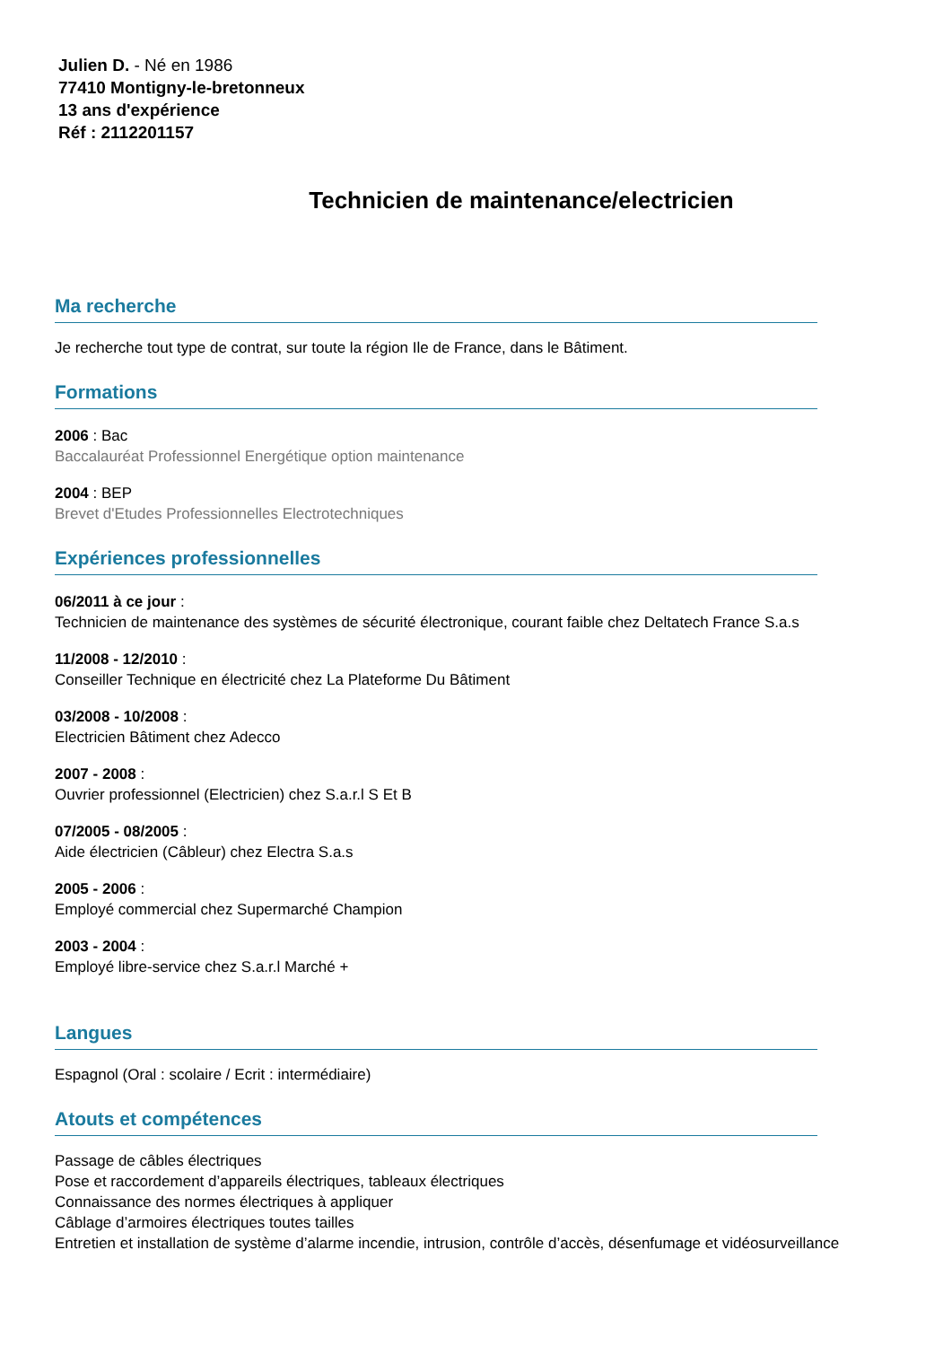Julien D. - Né en 1986
77410 Montigny-le-bretonneux
13 ans d'expérience
Réf : 2112201157
Technicien de maintenance/electricien
Ma recherche
Je recherche tout type de contrat, sur toute la région Ile de France, dans le Bâtiment.
Formations
2006 : Bac
Baccalauréat Professionnel Energétique option maintenance
2004 : BEP
Brevet d'Etudes Professionnelles Electrotechniques
Expériences professionnelles
06/2011 à ce jour :
Technicien de maintenance des systèmes de sécurité électronique, courant faible chez Deltatech France S.a.s
11/2008 - 12/2010 :
Conseiller Technique en électricité chez La Plateforme Du Bâtiment
03/2008 - 10/2008 :
Electricien Bâtiment chez Adecco
2007 - 2008 :
Ouvrier professionnel (Electricien) chez S.a.r.l S Et B
07/2005 - 08/2005 :
Aide électricien (Câbleur) chez Electra S.a.s
2005 - 2006 :
Employé commercial chez Supermarché Champion
2003 - 2004 :
Employé libre-service chez S.a.r.l Marché +
Langues
Espagnol (Oral : scolaire / Ecrit : intermédiaire)
Atouts et compétences
Passage de câbles électriques
Pose et raccordement d’appareils électriques, tableaux électriques
Connaissance des normes électriques à appliquer
Câblage d’armoires électriques toutes tailles
Entretien et installation de système d’alarme incendie, intrusion, contrôle d’accès, désenfumage et vidéosurveillance